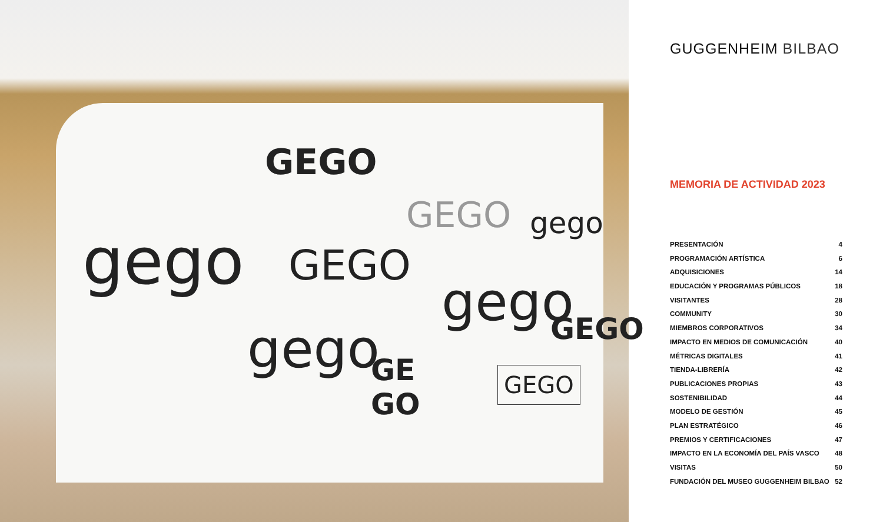GEGO
gego GEGO
GEGO gego
gego
gego GEGO
GE
GO
GEGO
GUGGENHEIM BILBAO
MEMORIA DE ACTIVIDAD 2023
PRESENTACIÓN 4
PROGRAMACIÓN ARTÍSTICA 6
ADQUISICIONES 14
EDUCACIÓN Y PROGRAMAS PÚBLICOS 18
VISITANTES 28
COMMUNITY 30
MIEMBROS CORPORATIVOS 34
IMPACTO EN MEDIOS DE COMUNICACIÓN 40
MÉTRICAS DIGITALES 41
TIENDA-LIBRERÍA 42
PUBLICACIONES PROPIAS 43
SOSTENIBILIDAD 44
MODELO DE GESTIÓN 45
PLAN ESTRATÉGICO 46
PREMIOS Y CERTIFICACIONES 47
IMPACTO EN LA ECONOMÍA DEL PAÍS VASCO 48
VISITAS 50
FUNDACIÓN DEL MUSEO GUGGENHEIM BILBAO 52